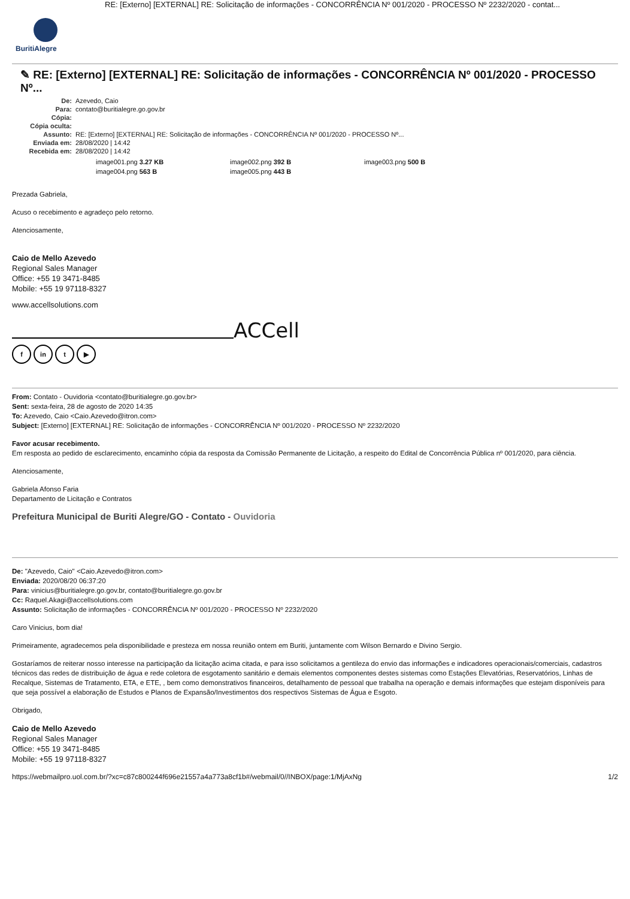RE: [Externo] [EXTERNAL] RE: Solicitação de informações - CONCORRÊNCIA Nº 001/2020 - PROCESSO Nº 2232/2020 - contat...
BuritiAlegre
✎ RE: [Externo] [EXTERNAL] RE: Solicitação de informações - CONCORRÊNCIA Nº 001/2020 - PROCESSO Nº...
De:
Azevedo, Caio
Para:
contato@buritialegre.go.gov.br
Cópia:
Cópia oculta:
Assunto:
RE: [Externo] [EXTERNAL] RE: Solicitação de informações - CONCORRÊNCIA Nº 001/2020 - PROCESSO Nº...
Enviada em:
28/08/2020 | 14:42
Recebida em:
28/08/2020 | 14:42
image001.png 3.27 KB
image002.png 392 B
image003.png 500 B
image004.png 563 B
image005.png 443 B
Prezada Gabriela,
Acuso o recebimento e agradeço pelo retorno.
Atenciosamente,
Caio de Mello Azevedo
Regional Sales Manager
Office: +55 19 3471-8485
Mobile: +55 19 97118-8327
www.accellsolutions.com
ACCell
f in t ▶
From: Contato - Ouvidoria <contato@buritialegre.go.gov.br>
Sent: sexta-feira, 28 de agosto de 2020 14:35
To: Azevedo, Caio <Caio.Azevedo@itron.com>
Subject: [Externo] [EXTERNAL] RE: Solicitação de informações - CONCORRÊNCIA Nº 001/2020 - PROCESSO Nº 2232/2020
Favor acusar recebimento.
Em resposta ao pedido de esclarecimento, encaminho cópia da resposta da Comissão Permanente de Licitação, a respeito do Edital de Concorrência Pública nº 001/2020, para ciência.
Atenciosamente,
Gabriela Afonso Faria
Departamento de Licitação e Contratos
Prefeitura Municipal de Buriti Alegre/GO - Contato - Ouvidoria
De: "Azevedo, Caio" <Caio.Azevedo@itron.com>
Enviada: 2020/08/20 06:37:20
Para: vinicius@buritialegre.go.gov.br, contato@buritialegre.go.gov.br
Cc: Raquel.Akagi@accellsolutions.com
Assunto: Solicitação de informações - CONCORRÊNCIA Nº 001/2020 - PROCESSO Nº 2232/2020
Caro Vinicius, bom dia!
Primeiramente, agradecemos pela disponibilidade e presteza em nossa reunião ontem em Buriti, juntamente com Wilson Bernardo e Divino Sergio.
Gostaríamos de reiterar nosso interesse na participação da licitação acima citada, e para isso solicitamos a gentileza do envio das informações e indicadores operacionais/comerciais, cadastros técnicos das redes de distribuição de água e rede coletora de esgotamento sanitário e demais elementos componentes destes sistemas como Estações Elevatórias, Reservatórios, Linhas de Recalque, Sistemas de Tratamento, ETA, e ETE, , bem como demonstrativos financeiros, detalhamento de pessoal que trabalha na operação e demais informações que estejam disponíveis para que seja possível a elaboração de Estudos e Planos de Expansão/Investimentos dos respectivos Sistemas de Água e Esgoto.
Obrigado,
Caio de Mello Azevedo
Regional Sales Manager
Office: +55 19 3471-8485
Mobile: +55 19 97118-8327
https://webmailpro.uol.com.br/?xc=c87c800244f696e21557a4a773a8cf1b#/webmail/0//INBOX/page:1/MjAxNg 1/2